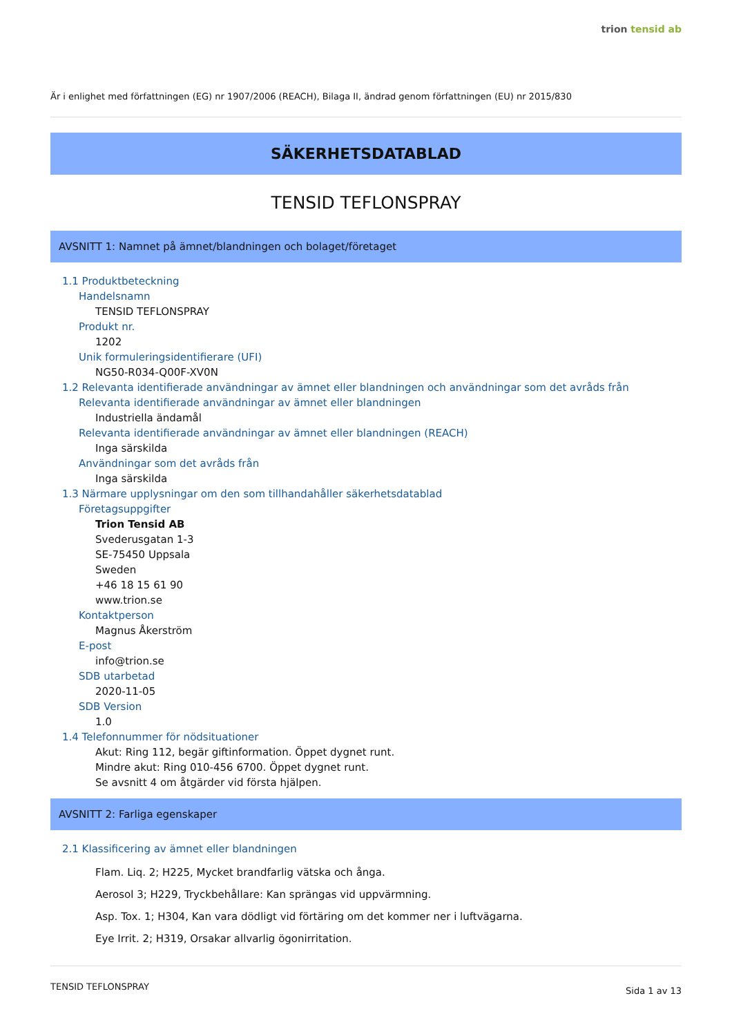trion tensid ab
Är i enlighet med författningen (EG) nr 1907/2006 (REACH), Bilaga II, ändrad genom författningen (EU) nr 2015/830
SÄKERHETSDATABLAD
TENSID TEFLONSPRAY
AVSNITT 1: Namnet på ämnet/blandningen och bolaget/företaget
1.1 Produktbeteckning
Handelsnamn
TENSID TEFLONSPRAY
Produkt nr.
1202
Unik formuleringsidentifierare (UFI)
NG50-R034-Q00F-XV0N
1.2 Relevanta identifierade användningar av ämnet eller blandningen och användningar som det avråds från
Relevanta identifierade användningar av ämnet eller blandningen
Industriella ändamål
Relevanta identifierade användningar av ämnet eller blandningen (REACH)
Inga särskilda
Användningar som det avråds från
Inga särskilda
1.3 Närmare upplysningar om den som tillhandahåller säkerhetsdatablad
Företagsuppgifter
Trion Tensid AB
Svederusgatan 1-3
SE-75450 Uppsala
Sweden
+46 18 15 61 90
www.trion.se
Kontaktperson
Magnus Åkerström
E-post
info@trion.se
SDB utarbetad
2020-11-05
SDB Version
1.0
1.4 Telefonnummer för nödsituationer
Akut: Ring 112, begär giftinformation. Öppet dygnet runt.
Mindre akut: Ring 010-456 6700. Öppet dygnet runt.
Se avsnitt 4 om åtgärder vid första hjälpen.
AVSNITT 2: Farliga egenskaper
2.1 Klassificering av ämnet eller blandningen
Flam. Liq. 2; H225, Mycket brandfarlig vätska och ånga.
Aerosol 3; H229, Tryckbehållare: Kan sprängas vid uppvärmning.
Asp. Tox. 1; H304, Kan vara dödligt vid förtäring om det kommer ner i luftvägarna.
Eye Irrit. 2; H319, Orsakar allvarlig ögonirritation.
TENSID TEFLONSPRAY Sida 1 av 13